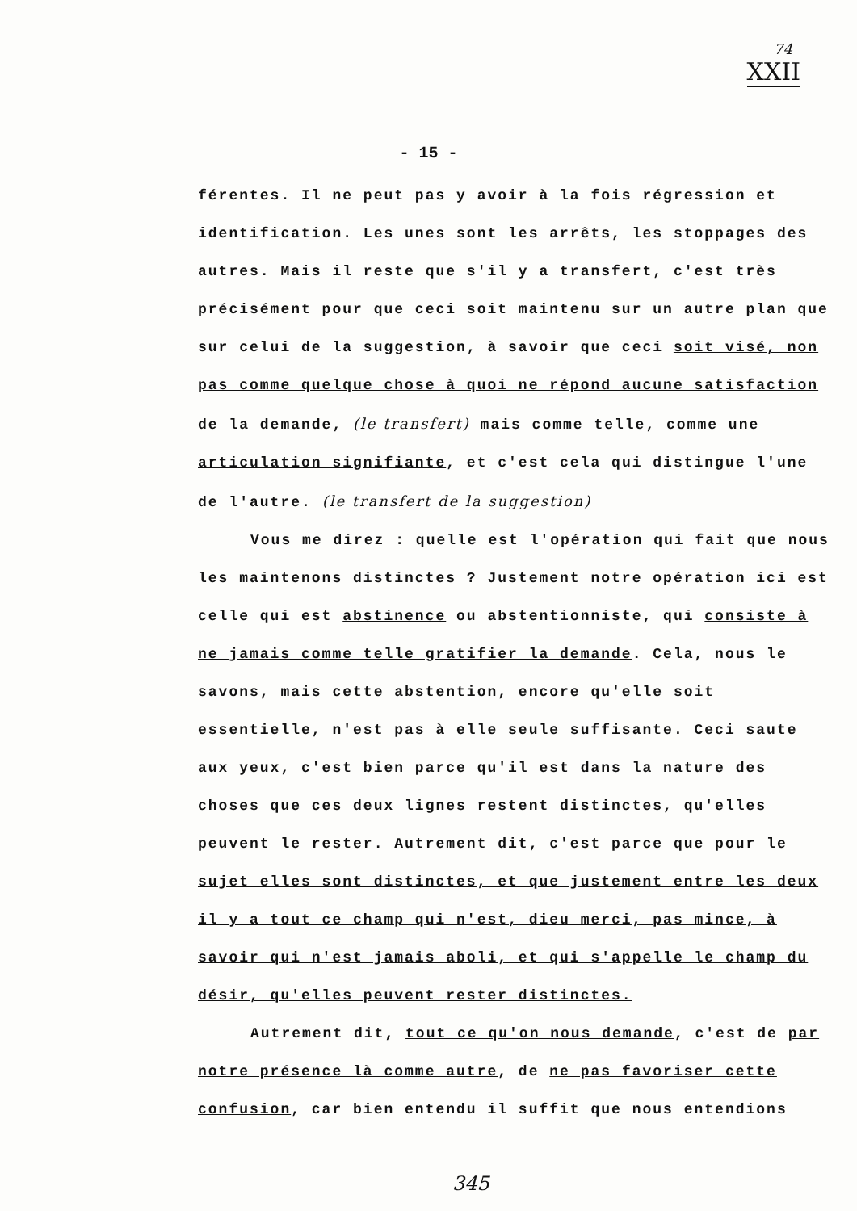74
XXII
- 15 -
férentes. Il ne peut pas y avoir à la fois régression et identification. Les unes sont les arrêts, les stoppages des autres. Mais il reste que s'il y a transfert, c'est très précisément pour que ceci soit maintenu sur un autre plan que sur celui de la suggestion, à savoir que ceci soit visé, non pas comme quelque chose à quoi ne répond aucune satisfaction de la demande, (le transfert) mais comme telle, comme une articulation signifiante, et c'est cela qui distingue l'une de l'autre. (le transfert de la suggestion)
Vous me direz : quelle est l'opération qui fait que nous les maintenons distinctes ? Justement notre opération ici est celle qui est abstinence ou abstentionniste, qui consiste à ne jamais comme telle gratifier la demande. Cela, nous le savons, mais cette abstention, encore qu'elle soit essentielle, n'est pas à elle seule suffisante. Ceci saute aux yeux, c'est bien parce qu'il est dans la nature des choses que ces deux lignes restent distinctes, qu'elles peuvent le rester. Autrement dit, c'est parce que pour le sujet elles sont distinctes, et que justement entre les deux il y a tout ce champ qui n'est, dieu merci, pas mince, à savoir qui n'est jamais aboli, et qui s'appelle le champ du désir, qu'elles peuvent rester distinctes.
Autrement dit, tout ce qu'on nous demande, c'est de par notre présence là comme autre, de ne pas favoriser cette confusion, car bien entendu il suffit que nous entendions
345